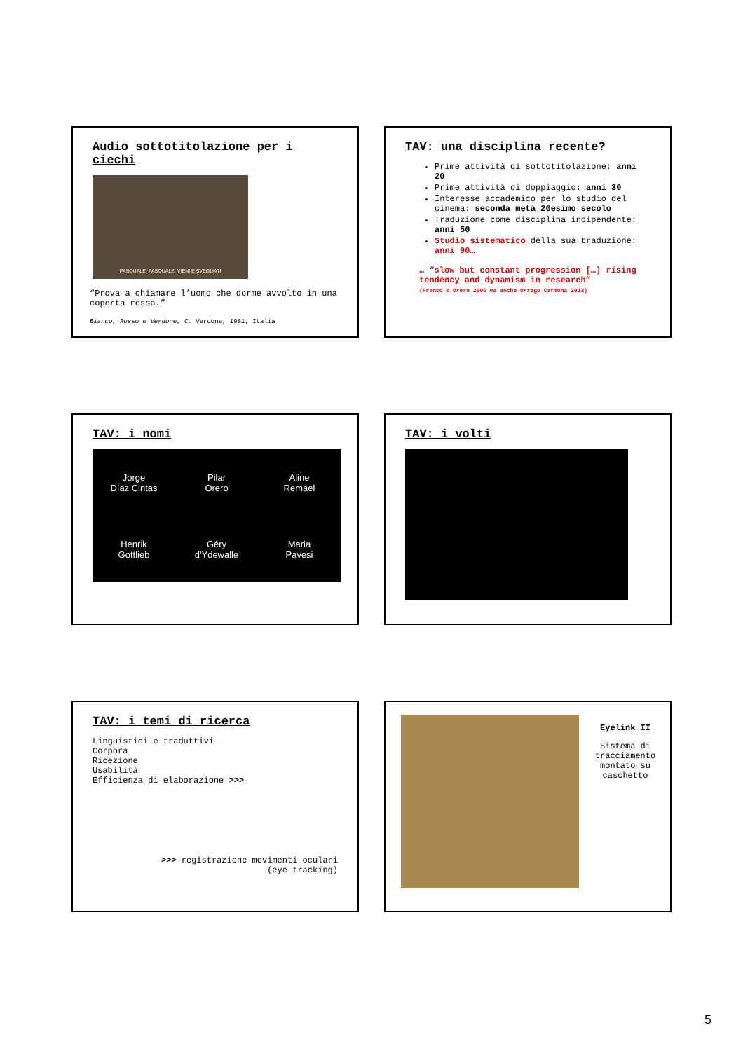Audio sottotitolazione per i ciechi
PASQUALE, PASQUALE, VIENI E SVEGLIATI
“Prova a chiamare l’uomo che dorme avvolto in una coperta rossa.”
Bianco, Rosso e Verdone, C. Verdone, 1981, Italia
TAV: una disciplina recente?
Prime attività di sottotitolazione: anni 20
Prime attività di doppiaggio: anni 30
Interesse accademico per lo studio del cinema: seconda metà 20esimo secolo
Traduzione come disciplina indipendente: anni 50
Studio sistematico della sua traduzione: anni 90…
… “slow but constant progression […] rising tendency and dynamism in research”
(Franco & Orero 2005 ma anche Orrego Carmona 2013)
TAV: i nomi
Jorge
Díaz Cintas
Pilar
Orero
Aline
Remael
Henrik
Gottlieb
Géry
d'Ydewalle
Maria
Pavesi
TAV: i volti
TAV: i temi di ricerca
Linguistici e traduttivi
Corpora
Ricezione
Usabilità
Efficienza di elaborazione >>>
>>> registrazione movimenti oculari
(eye tracking)
Eyelink II
Sistema di tracciamento montato su caschetto
5